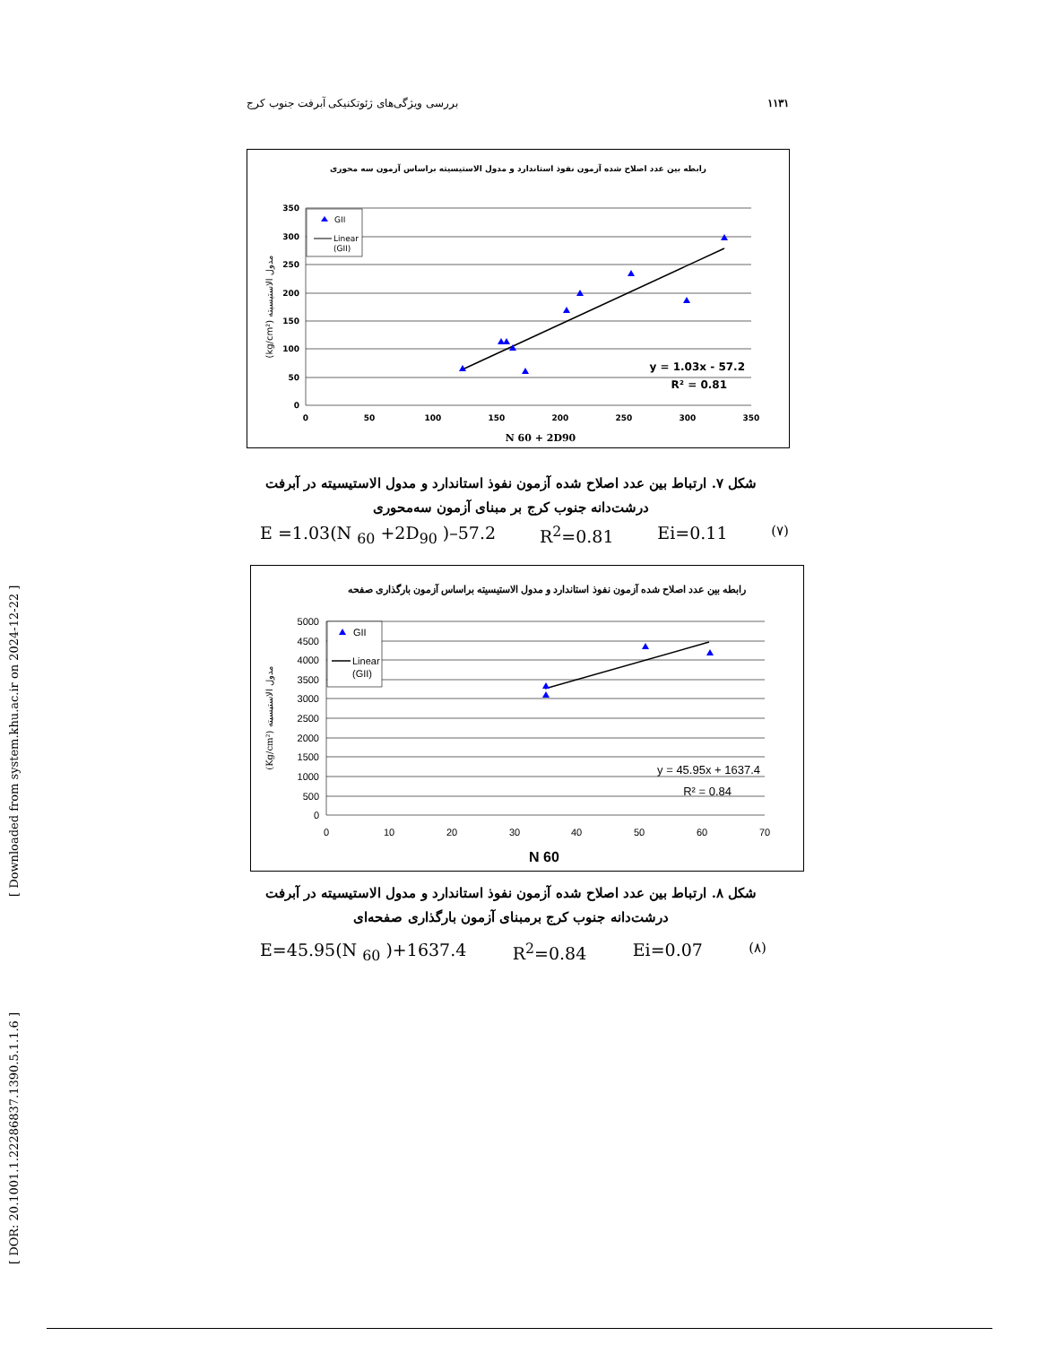بررسی ویژگی‌های ژئوتکنیکی آبرفت جنوب کرج ۱۱۳۱
رابطه بین عدد اصلاح شده آزمون نفوذ استاندارد و مدول الاستیسیته براساس آزمون سه محوری
350
300
250
200
150
100
50
0
0
50
100
150
200
250
300
350
GII
Linear
(GII)
y = 1.03x - 57.2
R² = 0.81
N 60 + 2D90
(kg/cm²) مدول الاستیسیته
شکل ۷. ارتباط بین عدد اصلاح شده آزمون نفوذ استاندارد و مدول الاستیسیته در آبرفت
درشت‌دانه جنوب کرج بر مبنای آزمون سه‌محوری
E =1.03(N <sub>60</sub> +2D<sub>90</sub> )–57.2 R<sup>2</sup>=0.81 Ei=0.11 (۷)
رابطه بین عدد اصلاح شده آزمون نفوذ استاندارد و مدول الاستیسیته براساس آزمون بارگذاری صفحه
5000
4500
4000
3500
3000
2500
2000
1500
1000
500
0
0
10
20
30
40
50
60
70
GII
Linear
(GII)
y = 45.95x + 1637.4
R² = 0.84
N 60
(Kg/cm²) مدول الاستیسیته
شکل ۸. ارتباط بین عدد اصلاح شده آزمون نفوذ استاندارد و مدول الاستیسیته در آبرفت
درشت‌دانه جنوب کرج برمبنای آزمون بارگذاری صفحه‌ای
E=45.95(N <sub>60</sub> )+1637.4 R<sup>2</sup>=0.84 Ei=0.07 (۸)
[ Downloaded from system.khu.ac.ir on 2024-12-22 ]
[ DOR: 20.1001.1.22286837.1390.5.1.1.6 ]